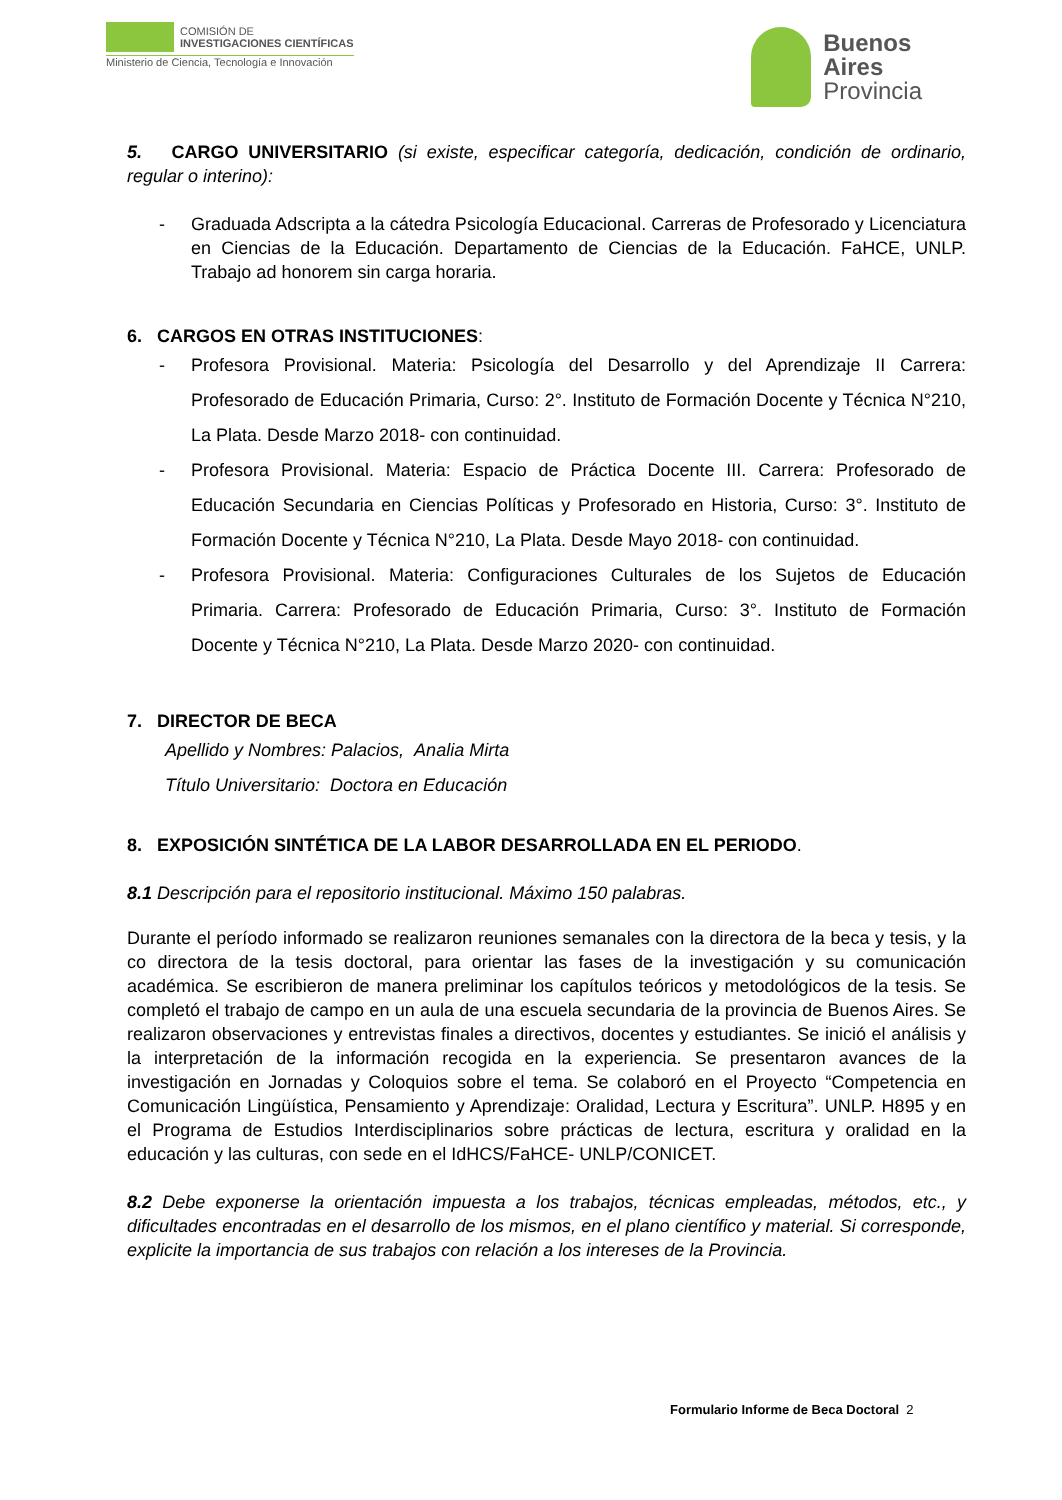COMISIÓN DE
INVESTIGACIONES CIENTÍFICAS
Ministerio de Ciencia, Tecnología e Innovación
Buenos
Aires
Provincia
5. CARGO UNIVERSITARIO (si existe, especificar categoría, dedicación, condición de ordinario, regular o interino):
- Graduada Adscripta a la cátedra Psicología Educacional. Carreras de Profesorado y Licenciatura en Ciencias de la Educación. Departamento de Ciencias de la Educación. FaHCE, UNLP. Trabajo ad honorem sin carga horaria.
6. CARGOS EN OTRAS INSTITUCIONES:
- Profesora Provisional. Materia: Psicología del Desarrollo y del Aprendizaje II Carrera: Profesorado de Educación Primaria, Curso: 2°. Instituto de Formación Docente y Técnica N°210, La Plata. Desde Marzo 2018- con continuidad.
- Profesora Provisional. Materia: Espacio de Práctica Docente III. Carrera: Profesorado de Educación Secundaria en Ciencias Políticas y Profesorado en Historia, Curso: 3°. Instituto de Formación Docente y Técnica N°210, La Plata. Desde Mayo 2018- con continuidad.
- Profesora Provisional. Materia: Configuraciones Culturales de los Sujetos de Educación Primaria. Carrera: Profesorado de Educación Primaria, Curso: 3°. Instituto de Formación Docente y Técnica N°210, La Plata. Desde Marzo 2020- con continuidad.
7. DIRECTOR DE BECA
Apellido y Nombres: Palacios, Analia Mirta
Título Universitario: Doctora en Educación
8. EXPOSICIÓN SINTÉTICA DE LA LABOR DESARROLLADA EN EL PERIODO.
8.1 Descripción para el repositorio institucional. Máximo 150 palabras.
Durante el período informado se realizaron reuniones semanales con la directora de la beca y tesis, y la co directora de la tesis doctoral, para orientar las fases de la investigación y su comunicación académica. Se escribieron de manera preliminar los capítulos teóricos y metodológicos de la tesis. Se completó el trabajo de campo en un aula de una escuela secundaria de la provincia de Buenos Aires. Se realizaron observaciones y entrevistas finales a directivos, docentes y estudiantes. Se inició el análisis y la interpretación de la información recogida en la experiencia. Se presentaron avances de la investigación en Jornadas y Coloquios sobre el tema. Se colaboró en el Proyecto “Competencia en Comunicación Lingüística, Pensamiento y Aprendizaje: Oralidad, Lectura y Escritura”. UNLP. H895 y en el Programa de Estudios Interdisciplinarios sobre prácticas de lectura, escritura y oralidad en la educación y las culturas, con sede en el IdHCS/FaHCE- UNLP/CONICET.
8.2 Debe exponerse la orientación impuesta a los trabajos, técnicas empleadas, métodos, etc., y dificultades encontradas en el desarrollo de los mismos, en el plano científico y material. Si corresponde, explicite la importancia de sus trabajos con relación a los intereses de la Provincia.
Formulario Informe de Beca Doctoral 2